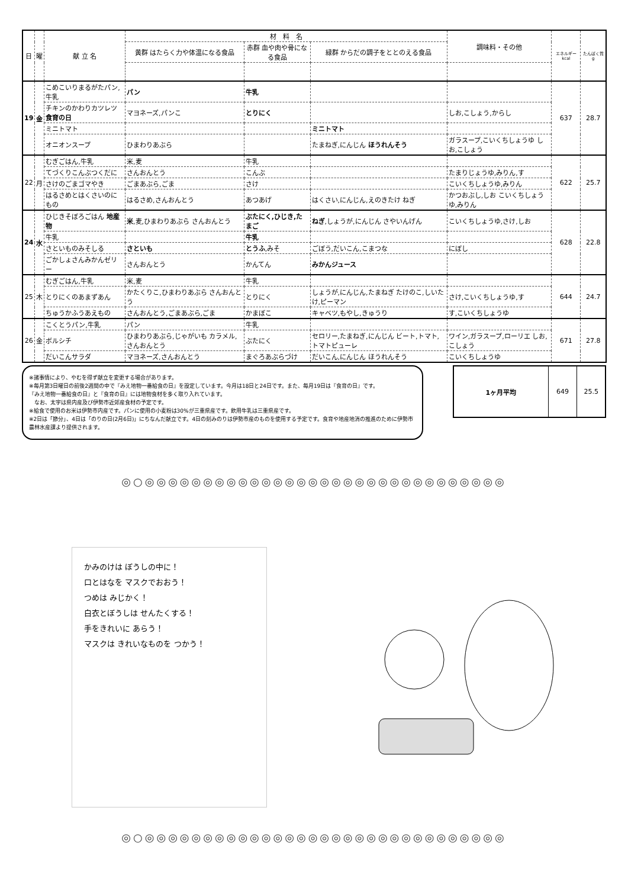| 日 | 曜 | 献 立 名 | 材 料 名 | | | 調味料・その他 | エネルギー kcal | たんぱく質 g |
| --- | --- | --- | --- | --- | --- | --- | --- | --- |
| | | | 黄群 はたらく力や体温になる食品 | 赤群 血や肉や骨になる食品 | 緑群 からだの調子をととのえる食品 | | | |
| 19 | 金 | こめこいりまるがたパン,牛乳 | パン | 牛乳 | | | 637 | 28.7 |
| | | チキンのかわりカツレツ 食育の日 | マヨネーズ,パンこ | とりにく | | しお,こしょう,からし | | |
| | | ミニトマト | | | ミニトマト | | | |
| | | オニオンスープ | ひまわりあぶら | | たまねぎ,にんじん ほうれんそう | ガラスープ,こいくちしょうゆ しお,こしょう | | |
| 22 | 月 | むぎごはん,牛乳 | 米,麦 | 牛乳 | | | 622 | 25.7 |
| | | てづくりこんぶつくだに | さんおんとう | こんぶ | | たまりじょうゆ,みりん,す | | |
| | | さけのごまゴマやき | ごまあぶら,ごま | さけ | | こいくちしょうゆ,みりん | | |
| | | はるさめとはくさいのにもの | はるさめ,さんおんとう | あつあげ | はくさい,にんじん,えのきたけ ねぎ | かつおぶし,しお こいくちしょうゆ,みりん | | |
| 24 | 水 | ひじきそぼろごはん 地産物 | 米 ,麦,ひまわりあぶら さんおんとう | ぶたにく,ひじき,たまご | ねぎ ,しょうが,にんじん さやいんげん | こいくちしょうゆ,さけ,しお | 628 | 22.8 |
| | | 牛乳 | | 牛乳 | | | | |
| | | さといものみそしる | さといも | とうふ ,みそ | ごぼう,だいこん,こまつな | にぼし | | |
| | | ごかしょさんみかんゼリー | さんおんとう | かんてん | みかんジュース | | | |
| 25 | 木 | むぎごはん,牛乳 | 米,麦 | 牛乳 | | | 644 | 24.7 |
| | | とりにくのあまずあん | かたくりこ,ひまわりあぶら さんおんとう | とりにく | しょうが,にんじん,たまねぎ たけのこ,しいたけ,ピーマン | さけ,こいくちしょうゆ,す | | |
| | | ちゅうかふうあえもの | さんおんとう,ごまあぶら,ごま | かまぼこ | キャベツ,もやし,きゅうり | す,こいくちしょうゆ | | |
| 26 | 金 | こくとうパン,牛乳 | パン | 牛乳 | | | 671 | 27.8 |
| | | ボルシチ | ひまわりあぶら,じゃがいも カラメル,さんおんとう | ぶたにく | セロリー,たまねぎ,にんじん ビート,トマト,トマトピューレ | ワイン,ガラスープ,ローリエ しお,こしょう | | |
| | | だいこんサラダ | マヨネーズ,さんおんとう | まぐろあぶらづけ | だいこん,にんじん ほうれんそう | こいくちしょうゆ | | |
※諸事情により、やむを得ず献立を変更する場合があります。
※毎月第3日曜日の前後2週間の中で『みえ地物一番給食の日』を設定しています。今月は18日と24日です。また、毎月19日は『食育の日』です。
『みえ地物一番給食の日』と『食育の日』には地物食材を多く取り入れています。
　なお、太字は県内産及び伊勢市近郊産食材の予定です。
※給食で使用のお米は伊勢市内産です。パンに使用の小麦粉は30%が三重県産です。飲用牛乳は三重県産です。
※2日は「節分」、4日は「のりの日(2月6日)」にちなんだ献立です。4日の刻みのりは伊勢市産のものを使用する予定です。食育や地産地消の推進のために伊勢市農林水産課より提供されます。
1ヶ月平均 649 25.5
◎○◎◎◎◎◎◎◎◎◎◎◎◎◎◎◎◎◎◎◎◎◎◎◎◎◎◎◎◎◎◎◎
かみのけは ぼうしの中に！
口とはなを マスクでおおう！
つめは みじかく！
白衣とぼうしは せんたくする！
手をきれいに あらう！
マスクは きれいなものを つかう！
◎○◎◎◎◎◎◎◎◎◎◎◎◎◎◎◎◎◎◎◎◎◎◎◎◎◎◎◎◎◎◎◎